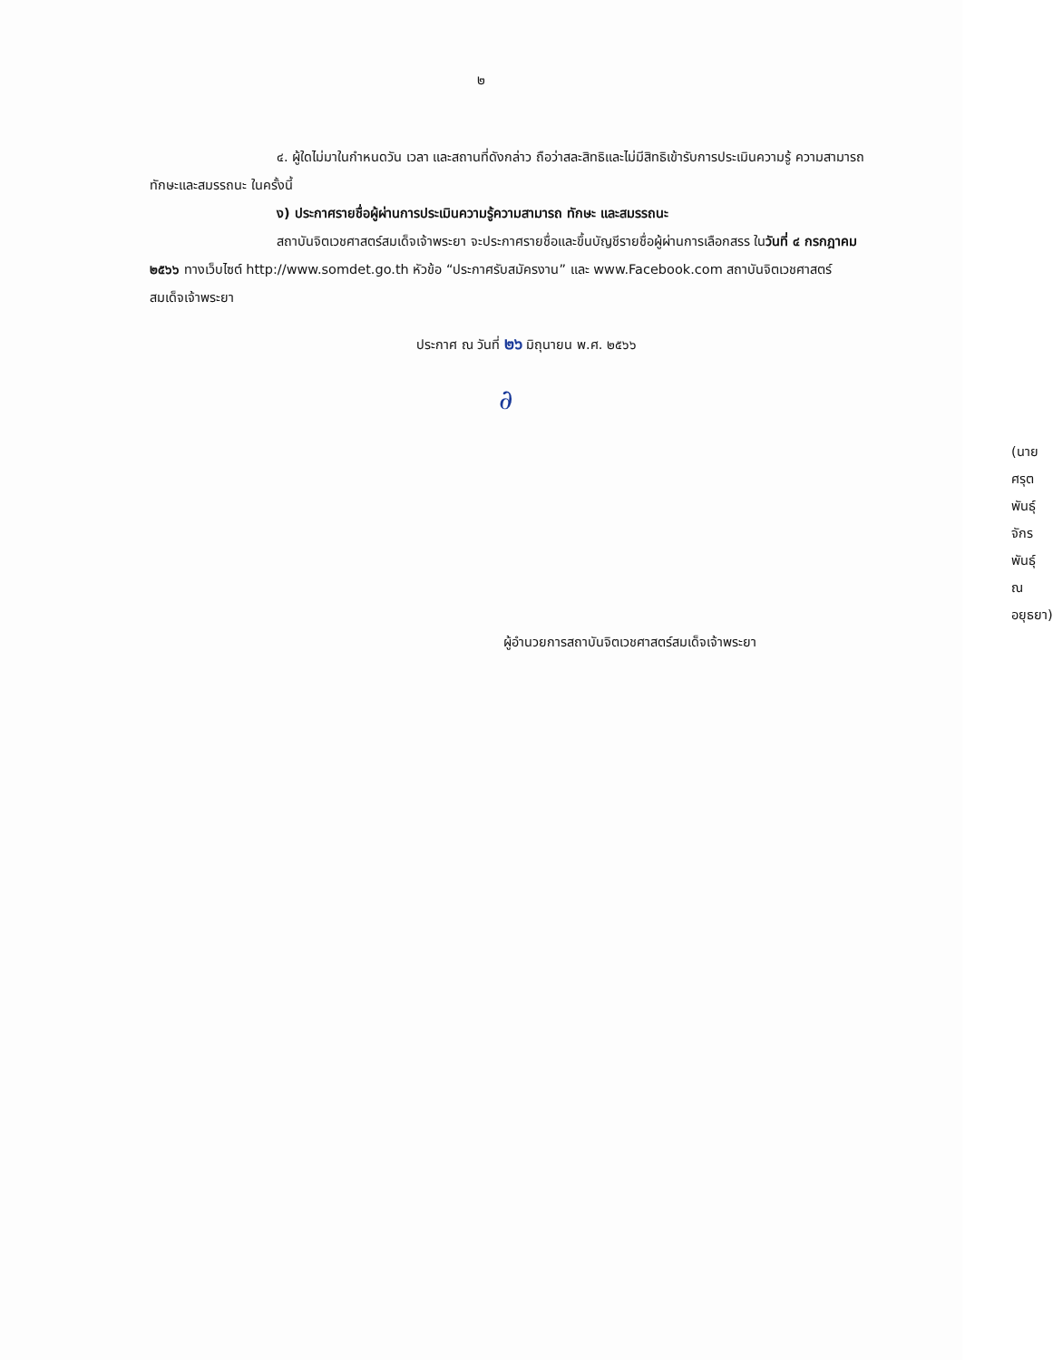๒
๔. ผู้ใดไม่มาในกำหนดวัน เวลา และสถานที่ดังกล่าว ถือว่าสละสิทธิและไม่มีสิทธิเข้ารับการประเมินความรู้ ความสามารถ ทักษะและสมรรถนะ ในครั้งนี้
ง) ประกาศรายชื่อผู้ผ่านการประเมินความรู้ความสามารถ ทักษะ และสมรรถนะ
สถาบันจิตเวชศาสตร์สมเด็จเจ้าพระยา จะประกาศรายชื่อและขึ้นบัญชีรายชื่อผู้ผ่านการเลือกสรร ในวันที่ ๔ กรกฎาคม ๒๕๖๖ ทางเว็บไซต์ http://www.somdet.go.th หัวข้อ “ประกาศรับสมัครงาน” และ www.Facebook.com สถาบันจิตเวชศาสตร์สมเด็จเจ้าพระยา
ประกาศ ณ วันที่ ๒๖ มิถุนายน พ.ศ. ๒๕๖๖
∂
(นายศรุตพันธุ์ จักรพันธุ์ ณ อยุธยา)
ผู้อำนวยการสถาบันจิตเวชศาสตร์สมเด็จเจ้าพระยา